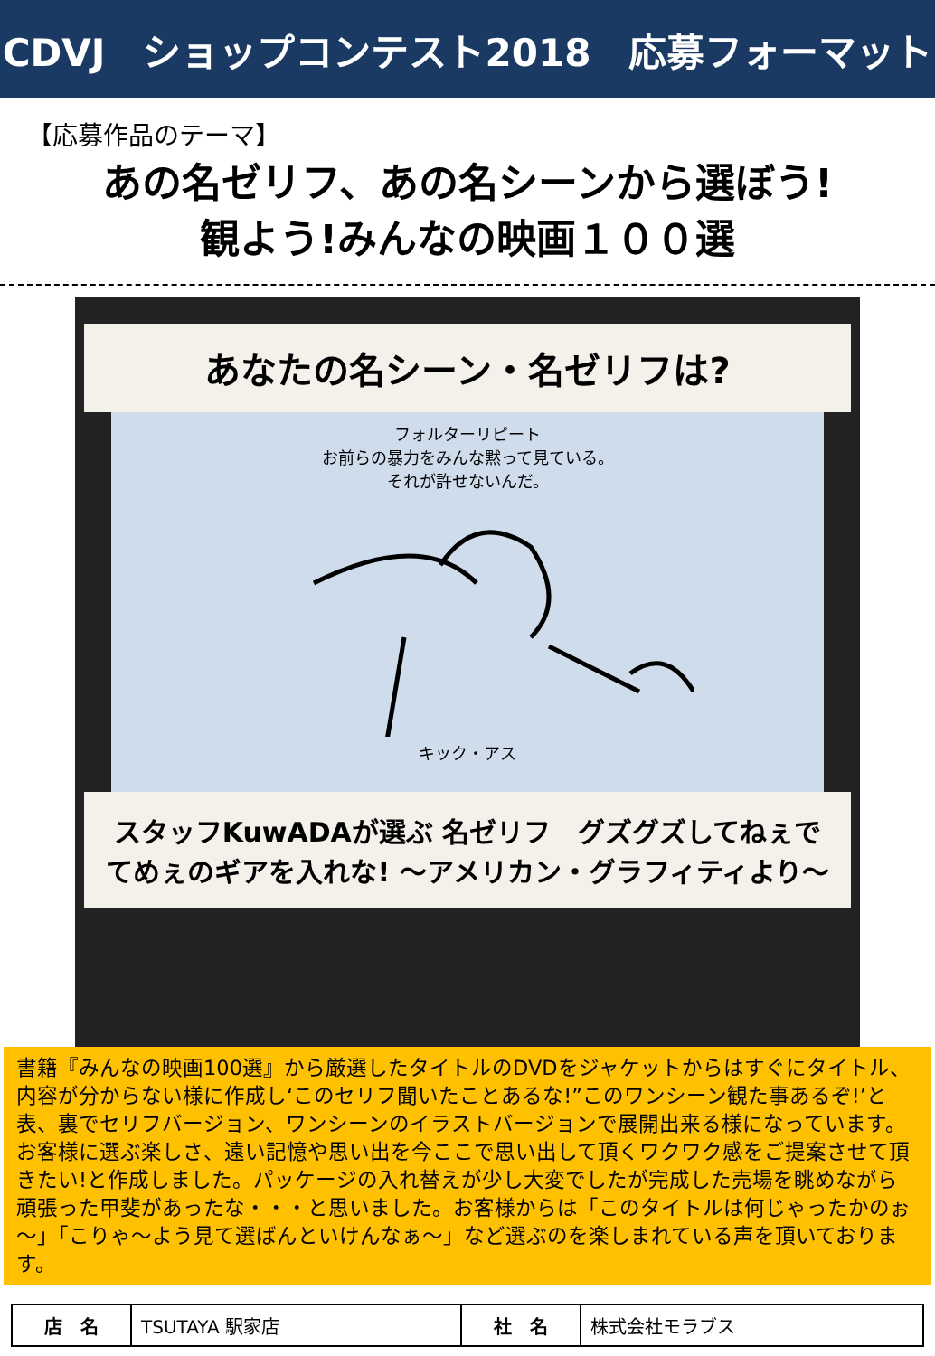CDVJ　ショップコンテスト2018　応募フォーマット
【応募作品のテーマ】
あの名ゼリフ、あの名シーンから選ぼう!
観よう!みんなの映画１００選
あなたの名シーン・名ゼリフは?
フォルターリピート
お前らの暴力をみんな黙って見ている。
それが許せないんだ。
キック・アス
スタッフKuwADAが選ぶ 名ゼリフ　グズグズしてねぇでてめぇのギアを入れな! ～アメリカン・グラフィティより～
書籍『みんなの映画100選』から厳選したタイトルのDVDをジャケットからはすぐにタイトル、内容が分からない様に作成し‘このセリフ聞いたことあるな!”このワンシーン観た事あるぞ!’と表、裏でセリフバージョン、ワンシーンのイラストバージョンで展開出来る様になっています。お客様に選ぶ楽しさ、遠い記憶や思い出を今ここで思い出して頂くワクワク感をご提案させて頂きたい!と作成しました。パッケージの入れ替えが少し大変でしたが完成した売場を眺めながら頑張った甲斐があったな・・・と思いました。お客様からは「このタイトルは何じゃったかのぉ～」「こりゃ～よう見て選ばんといけんなぁ～」など選ぶのを楽しまれている声を頂いております。
| 店 名 | TSUTAYA 駅家店 | 社 名 | 株式会社モラブス |